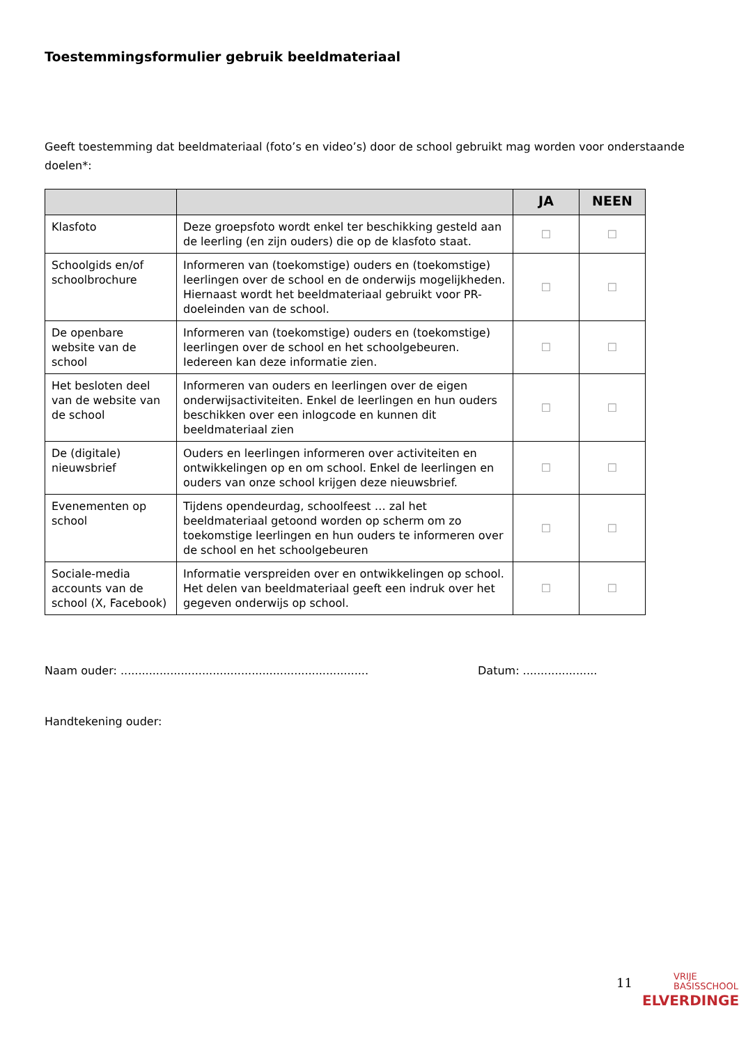Toestemmingsformulier gebruik beeldmateriaal
Geeft toestemming dat beeldmateriaal (foto’s en video’s) door de school gebruikt mag worden voor onderstaande doelen*:
| | | JA | NEEN |
| --- | --- | --- | --- |
| Klasfoto | Deze groepsfoto wordt enkel ter beschikking gesteld aan de leerling (en zijn ouders) die op de klasfoto staat. | ☐ | ☐ |
| Schoolgids en/of schoolbrochure | Informeren van (toekomstige) ouders en (toekomstige) leerlingen over de school en de onderwijs mogelijkheden. Hiernaast wordt het beeldmateriaal gebruikt voor PR-doeleinden van de school. | ☐ | ☐ |
| De openbare website van de school | Informeren van (toekomstige) ouders en (toekomstige) leerlingen over de school en het schoolgebeuren. Iedereen kan deze informatie zien. | ☐ | ☐ |
| Het besloten deel van de website van de school | Informeren van ouders en leerlingen over de eigen onderwijsactiviteiten. Enkel de leerlingen en hun ouders beschikken over een inlogcode en kunnen dit beeldmateriaal zien | ☐ | ☐ |
| De (digitale) nieuwsbrief | Ouders en leerlingen informeren over activiteiten en ontwikkelingen op en om school. Enkel de leerlingen en ouders van onze school krijgen deze nieuwsbrief. | ☐ | ☐ |
| Evenementen op school | Tijdens opendeurdag, schoolfeest … zal het beeldmateriaal getoond worden op scherm om zo toekomstige leerlingen en hun ouders te informeren over de school en het schoolgebeuren | ☐ | ☐ |
| Sociale-media accounts van de school (X, Facebook) | Informatie verspreiden over en ontwikkelingen op school. Het delen van beeldmateriaal geeft een indruk over het gegeven onderwijs op school. | ☐ | ☐ |
Naam ouder: ...................................................................... Datum: .....................
Handtekening ouder:
11
VRIJE
BASISSCHOOL
ELVERDINGE